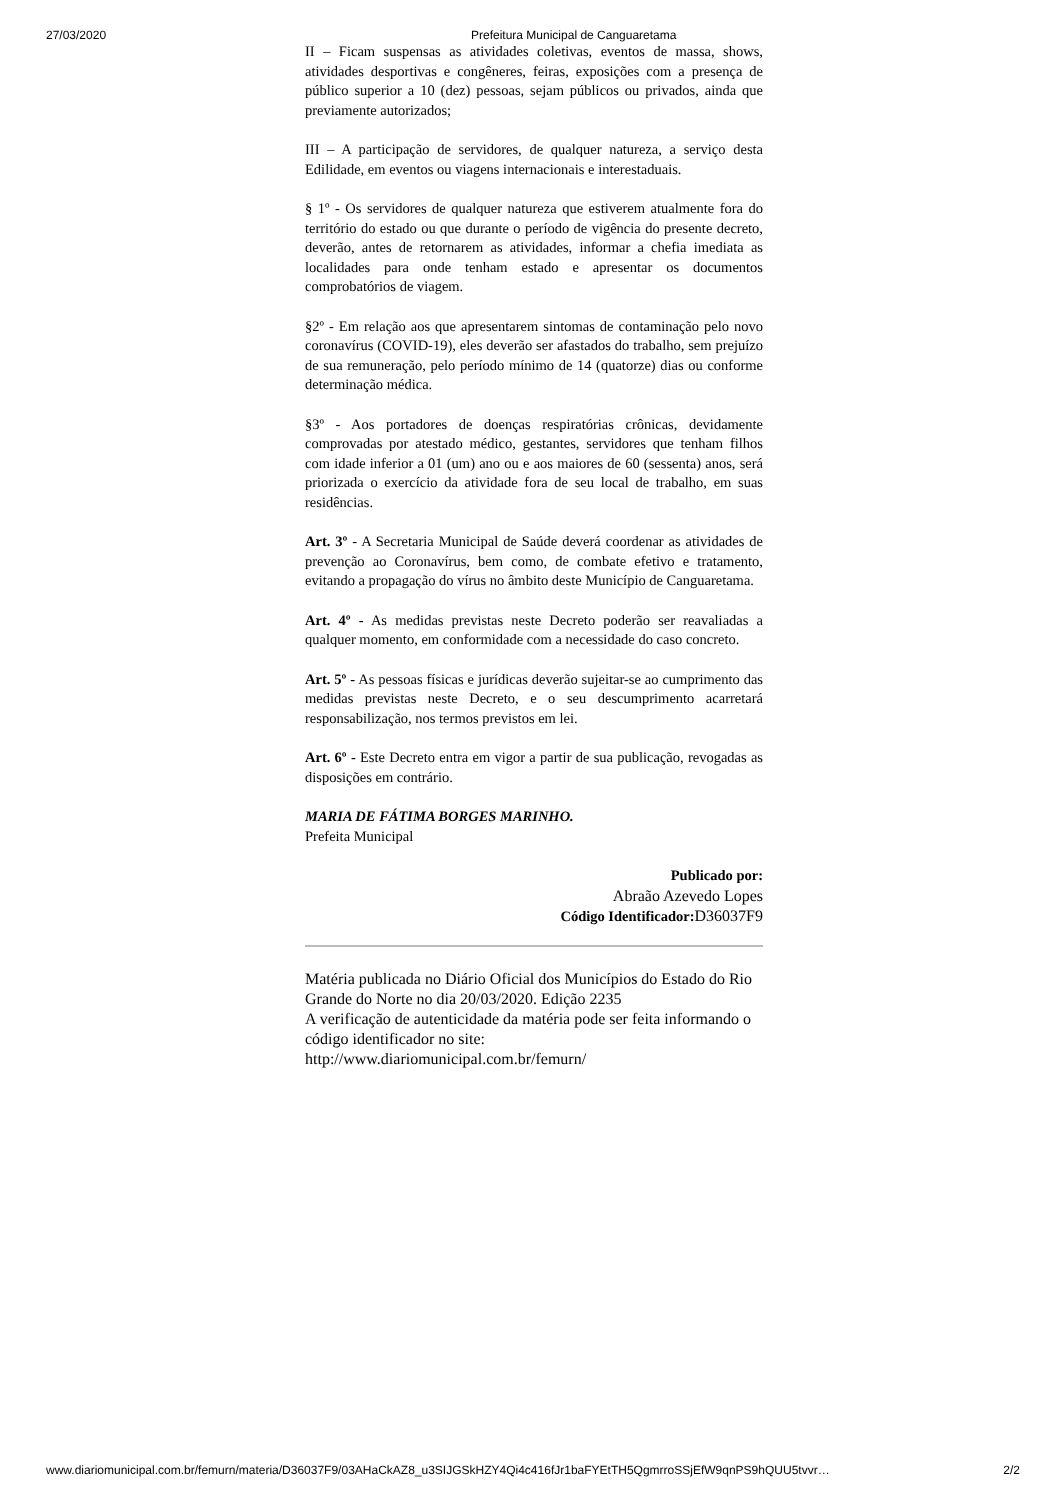27/03/2020 Prefeitura Municipal de Canguaretama
II – Ficam suspensas as atividades coletivas, eventos de massa, shows, atividades desportivas e congêneres, feiras, exposições com a presença de público superior a 10 (dez) pessoas, sejam públicos ou privados, ainda que previamente autorizados;
III – A participação de servidores, de qualquer natureza, a serviço desta Edilidade, em eventos ou viagens internacionais e interestaduais.
§ 1º - Os servidores de qualquer natureza que estiverem atualmente fora do território do estado ou que durante o período de vigência do presente decreto, deverão, antes de retornarem as atividades, informar a chefia imediata as localidades para onde tenham estado e apresentar os documentos comprobatórios de viagem.
§2º - Em relação aos que apresentarem sintomas de contaminação pelo novo coronavírus (COVID-19), eles deverão ser afastados do trabalho, sem prejuízo de sua remuneração, pelo período mínimo de 14 (quatorze) dias ou conforme determinação médica.
§3º - Aos portadores de doenças respiratórias crônicas, devidamente comprovadas por atestado médico, gestantes, servidores que tenham filhos com idade inferior a 01 (um) ano ou e aos maiores de 60 (sessenta) anos, será priorizada o exercício da atividade fora de seu local de trabalho, em suas residências.
Art. 3º - A Secretaria Municipal de Saúde deverá coordenar as atividades de prevenção ao Coronavírus, bem como, de combate efetivo e tratamento, evitando a propagação do vírus no âmbito deste Município de Canguaretama.
Art. 4º - As medidas previstas neste Decreto poderão ser reavaliadas a qualquer momento, em conformidade com a necessidade do caso concreto.
Art. 5º - As pessoas físicas e jurídicas deverão sujeitar-se ao cumprimento das medidas previstas neste Decreto, e o seu descumprimento acarretará responsabilização, nos termos previstos em lei.
Art. 6º - Este Decreto entra em vigor a partir de sua publicação, revogadas as disposições em contrário.
MARIA DE FÁTIMA BORGES MARINHO.
Prefeita Municipal
Publicado por:
Abraão Azevedo Lopes
Código Identificador: D36037F9
Matéria publicada no Diário Oficial dos Municípios do Estado do Rio Grande do Norte no dia 20/03/2020. Edição 2235
A verificação de autenticidade da matéria pode ser feita informando o código identificador no site:
http://www.diariomunicipal.com.br/femurn/
www.diariomunicipal.com.br/femurn/materia/D36037F9/03AHaCkAZ8_u3SIJGSkHZY4Qi4c416fJr1baFYEtTH5QgmrroSSjEfW9qnPS9hQUU5tvvr… 2/2